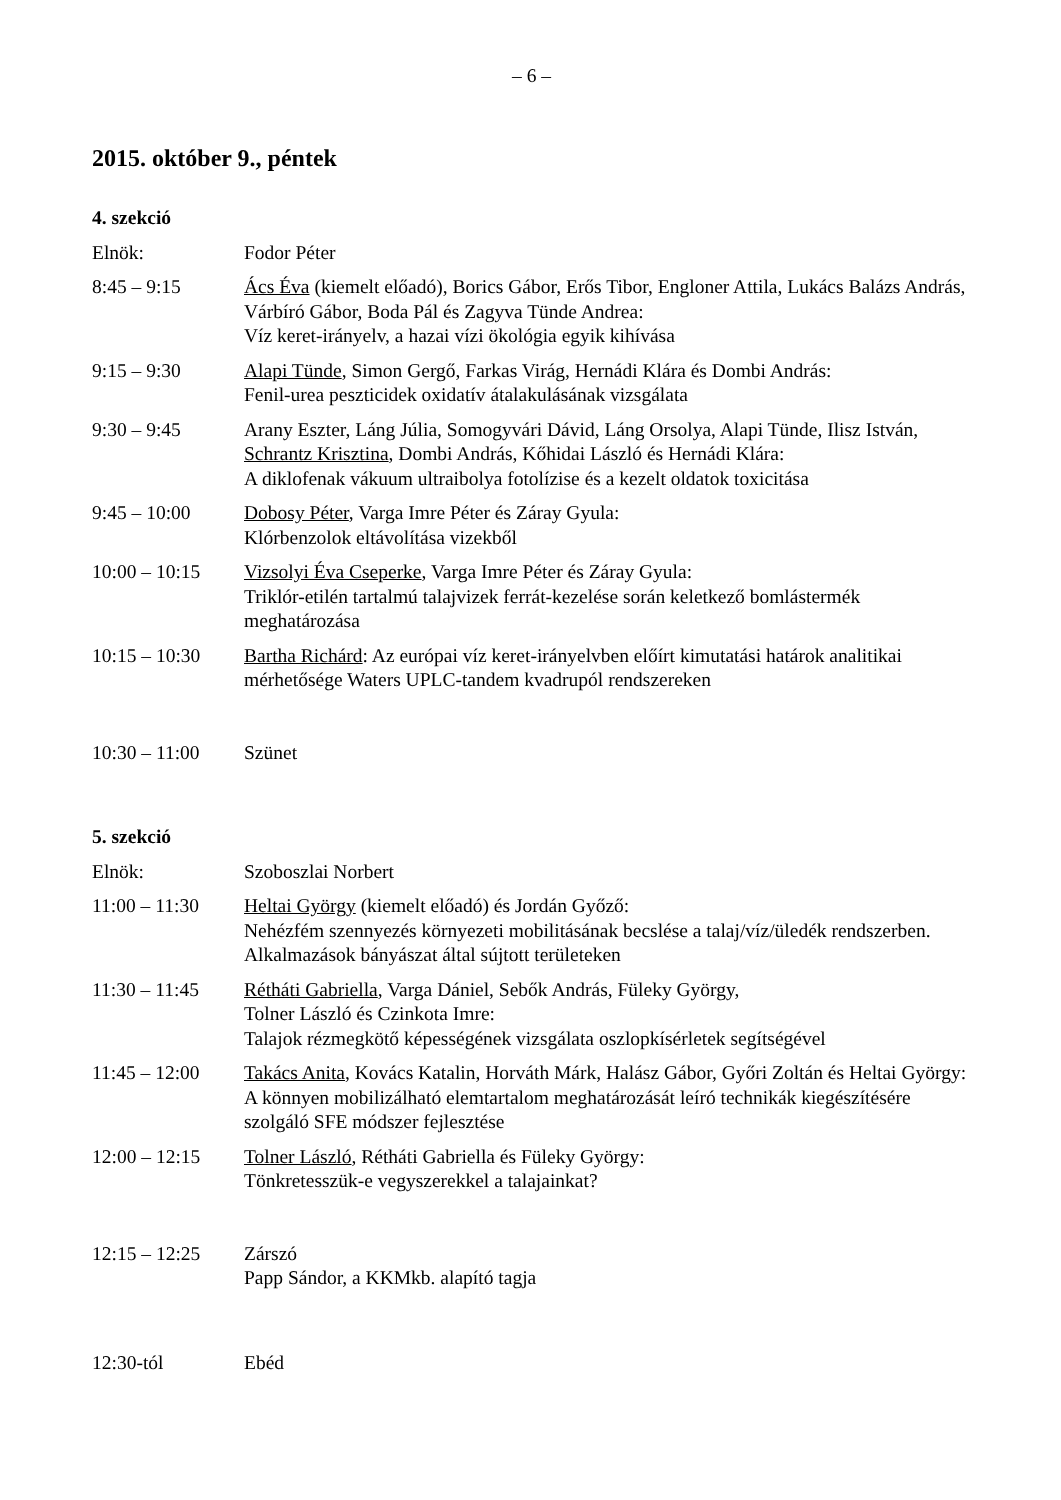– 6 –
2015. október 9., péntek
4. szekció
Elnök: Fodor Péter
8:45 – 9:15 Ács Éva (kiemelt előadó), Borics Gábor, Erős Tibor, Engloner Attila, Lukács Balázs András, Várbíró Gábor, Boda Pál és Zagyva Tünde Andrea:
Víz keret-irányelv, a hazai vízi ökológia egyik kihívása
9:15 – 9:30 Alapi Tünde, Simon Gergő, Farkas Virág, Hernádi Klára és Dombi András:
Fenil-urea peszticidek oxidatív átalakulásának vizsgálata
9:30 – 9:45 Arany Eszter, Láng Júlia, Somogyvári Dávid, Láng Orsolya, Alapi Tünde, Ilisz István, Schrantz Krisztina, Dombi András, Kőhidai László és Hernádi Klára:
A diklofenak vákuum ultraibolya fotolízise és a kezelt oldatok toxicitása
9:45 – 10:00 Dobosy Péter, Varga Imre Péter és Záray Gyula:
Klórbenzolok eltávolítása vizekből
10:00 – 10:15
Vizsolyi Éva Cseperke, Varga Imre Péter és Záray Gyula:
Triklór-etilén tartalmú talajvizek ferrát-kezelése során keletkező bomlástermék meghatározása
10:15 – 10:30
Bartha Richárd: Az európai víz keret-irányelvben előírt kimutatási határok analitikai mérhetősége Waters UPLC-tandem kvadrupól rendszereken
10:30 – 11:00
Szünet
5. szekció
Elnök: Szoboszlai Norbert
11:00 – 11:30
Heltai György (kiemelt előadó) és Jordán Győző:
Nehézfém szennyezés környezeti mobilitásának becslése a talaj/víz/üledék rendszerben. Alkalmazások bányászat által sújtott területeken
11:30 – 11:45
Rétháti Gabriella, Varga Dániel, Sebők András, Füleky György,
Tolner László és Czinkota Imre:
Talajok rézmegkötő képességének vizsgálata oszlopkísérletek segítségével
11:45 – 12:00
Takács Anita, Kovács Katalin, Horváth Márk, Halász Gábor, Győri Zoltán és Heltai György:
A könnyen mobilizálható elemtartalom meghatározását leíró technikák kiegészítésére szolgáló SFE módszer fejlesztése
12:00 – 12:15
Tolner László, Rétháti Gabriella és Füleky György:
Tönkretesszük-e vegyszerekkel a talajainkat?
12:15 – 12:25
Zárszó
Papp Sándor, a KKMkb. alapító tagja
12:30-tól Ebéd